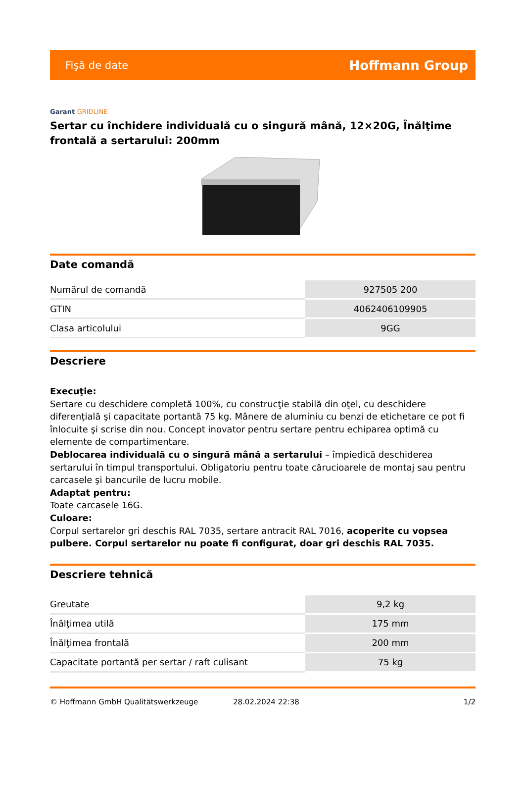Fişă de date Hoffmann Group
Garant GRIDLINE
Sertar cu închidere individuală cu o singură mână, 12×20G, Înălţime frontală a sertarului: 200mm
Date comandă
| Numărul de comandă | 927505 200 |
| GTIN | 4062406109905 |
| Clasa articolului | 9GG |
Descriere
Execuţie:
Sertare cu deschidere completă 100%, cu construcţie stabilă din oţel, cu deschidere diferenţială şi capacitate portantă 75 kg. Mânere de aluminiu cu benzi de etichetare ce pot fi înlocuite şi scrise din nou. Concept inovator pentru sertare pentru echiparea optimă cu elemente de compartimentare.
Deblocarea individuală cu o singură mână a sertarului – împiedică deschiderea sertarului în timpul transportului. Obligatoriu pentru toate cărucioarele de montaj sau pentru carcasele şi bancurile de lucru mobile.
Adaptat pentru:
Toate carcasele 16G.
Culoare:
Corpul sertarelor gri deschis RAL 7035, sertare antracit RAL 7016, acoperite cu vopsea pulbere. Corpul sertarelor nu poate fi configurat, doar gri deschis RAL 7035.
Descriere tehnică
| Greutate | 9,2 kg |
| Înălţimea utilă | 175 mm |
| Înălţimea frontală | 200 mm |
| Capacitate portantă per sertar / raft culisant | 75 kg |
© Hoffmann GmbH Qualitätswerkzeuge 28.02.2024 22:38 1/2